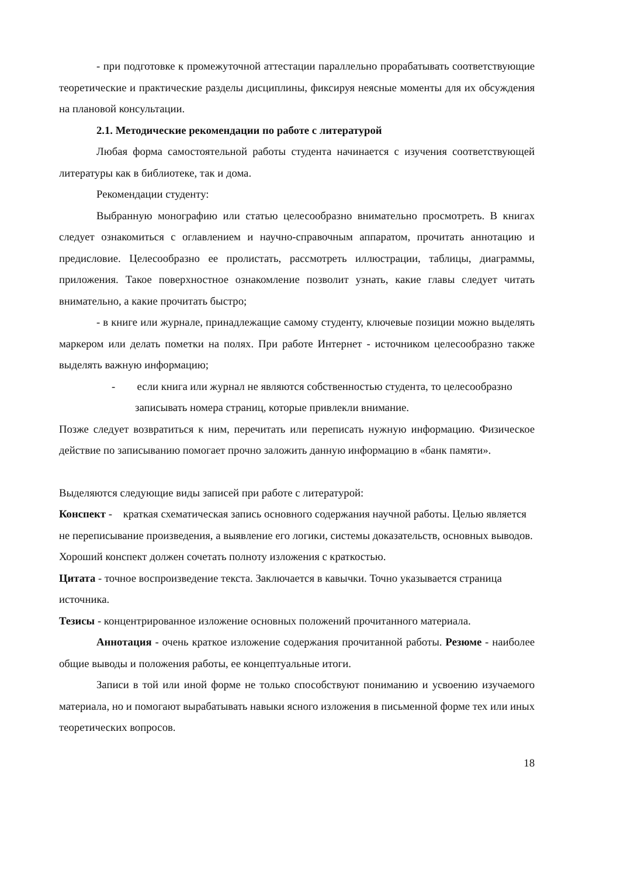- при подготовке к промежуточной аттестации параллельно прорабатывать со­ответствующие теоретические и практические разделы дисциплины, фиксируя неясные моменты для их обсуждения на плановой консультации.
2.1. Методические рекомендации по работе с литературой
Любая форма самостоятельной работы студента начинается с изучения соответ­ствующей литературы как в библиотеке, так и дома.
Рекомендации студенту:
Выбранную монографию или статью целесообразно внимательно просмотреть. В книгах следует ознакомиться с оглавлением и научно-справочным аппаратом, прочи­тать аннотацию и предисловие. Целесообразно ее пролистать, рассмотреть иллюстра­ции, таблицы, диаграммы, приложения. Такое поверхностное ознакомление позволит узнать, какие главы следует читать внимательно, а какие прочитать быстро;
- в книге или журнале, принадлежащие самому студенту, ключевые позиции можно выделять маркером или делать пометки на полях. При работе Интернет - источником целесообразно также выделять важную информацию;
- если книга или журнал не являются собственностью студента, то целесо­образно записывать номера страниц, которые привлекли внимание.
Позже следует возвратиться к ним, перечитать или переписать нужную информацию. Физическое действие по записыванию помогает прочно заложить данную информацию в «банк памяти».
Выделяются следующие виды записей при работе с литературой:
Конспект - краткая схематическая запись основного содержания научной работы. Целью является не переписывание произведения, а выявление его логики, системы до­казательств, основных выводов. Хороший конспект должен сочетать полноту изложе­ния с краткостью.
Цитата - точное воспроизведение текста. Заключается в кавычки. Точно указывается страница источника.
Тезисы - концентрированное изложение основных положений прочитанного материа­ла.
Аннотация - очень краткое изложение содержания прочитанной работы. Резю­ме - наиболее общие выводы и положения работы, ее концептуальные итоги.
Записи в той или иной форме не только способствуют пониманию и усвоению изучаемого материала, но и помогают вырабатывать навыки ясного изложения в пись­менной форме тех или иных теоретических вопросов.
18